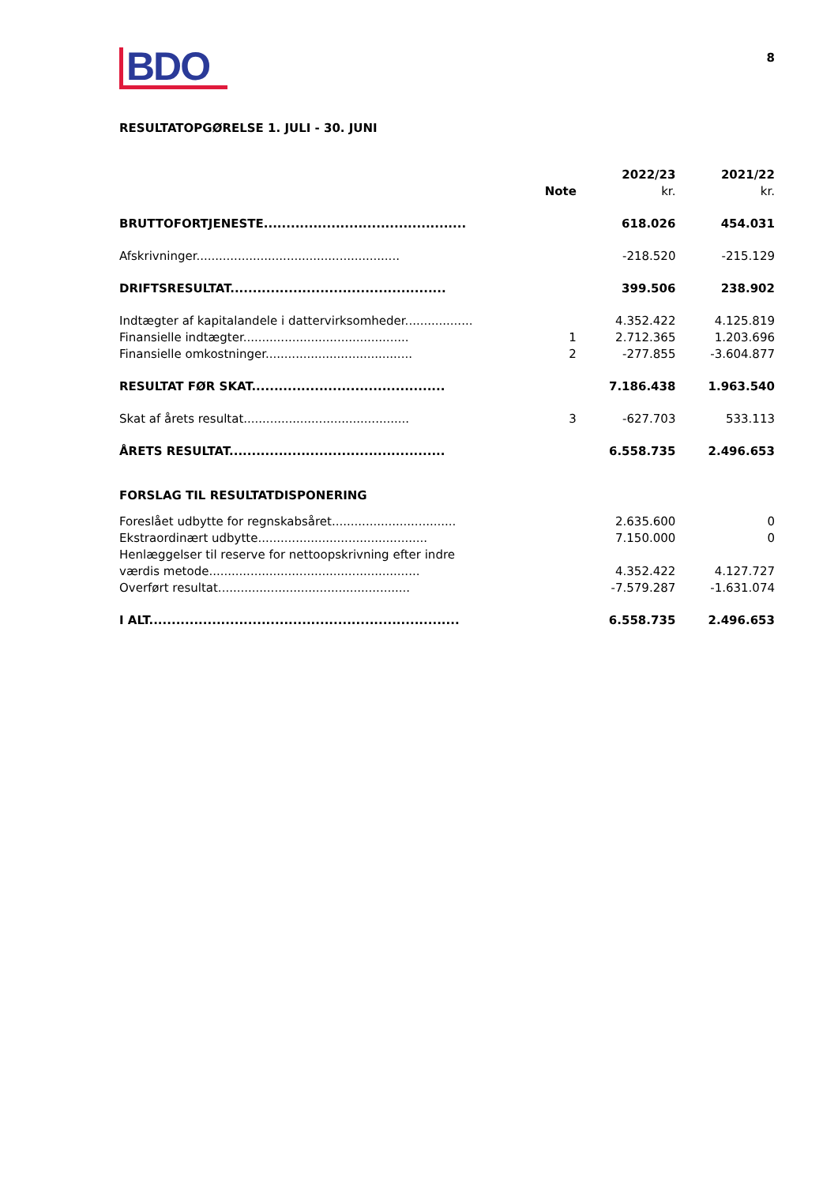BDO
8
RESULTATOPGØRELSE 1. JULI - 30. JUNI
| | Note | 2022/23 kr. | 2021/22 kr. |
| --- | --- | --- | --- |
| BRUTTOFORTJENESTE............................................. | | 618.026 | 454.031 |
| Afskrivninger...................................................... | | -218.520 | -215.129 |
| DRIFTSRESULTAT................................................ | | 399.506 | 238.902 |
| Indtægter af kapitalandele i dattervirksomheder.................. | | 4.352.422 | 4.125.819 |
| Finansielle indtægter............................................ | 1 | 2.712.365 | 1.203.696 |
| Finansielle omkostninger....................................... | 2 | -277.855 | -3.604.877 |
| RESULTAT FØR SKAT........................................... | | 7.186.438 | 1.963.540 |
| Skat af årets resultat............................................ | 3 | -627.703 | 533.113 |
| ÅRETS RESULTAT................................................ | | 6.558.735 | 2.496.653 |
FORSLAG TIL RESULTATDISPONERING
| Foreslået udbytte for regnskabsåret................................. | | 2.635.600 | 0 |
| Ekstraordinært udbytte............................................. | | 7.150.000 | 0 |
| Henlæggelser til reserve for nettoopskrivning efter indre værdis metode........................................................ | | 4.352.422 | 4.127.727 |
| Overført resultat................................................... | | -7.579.287 | -1.631.074 |
| I ALT..................................................................... | | 6.558.735 | 2.496.653 |